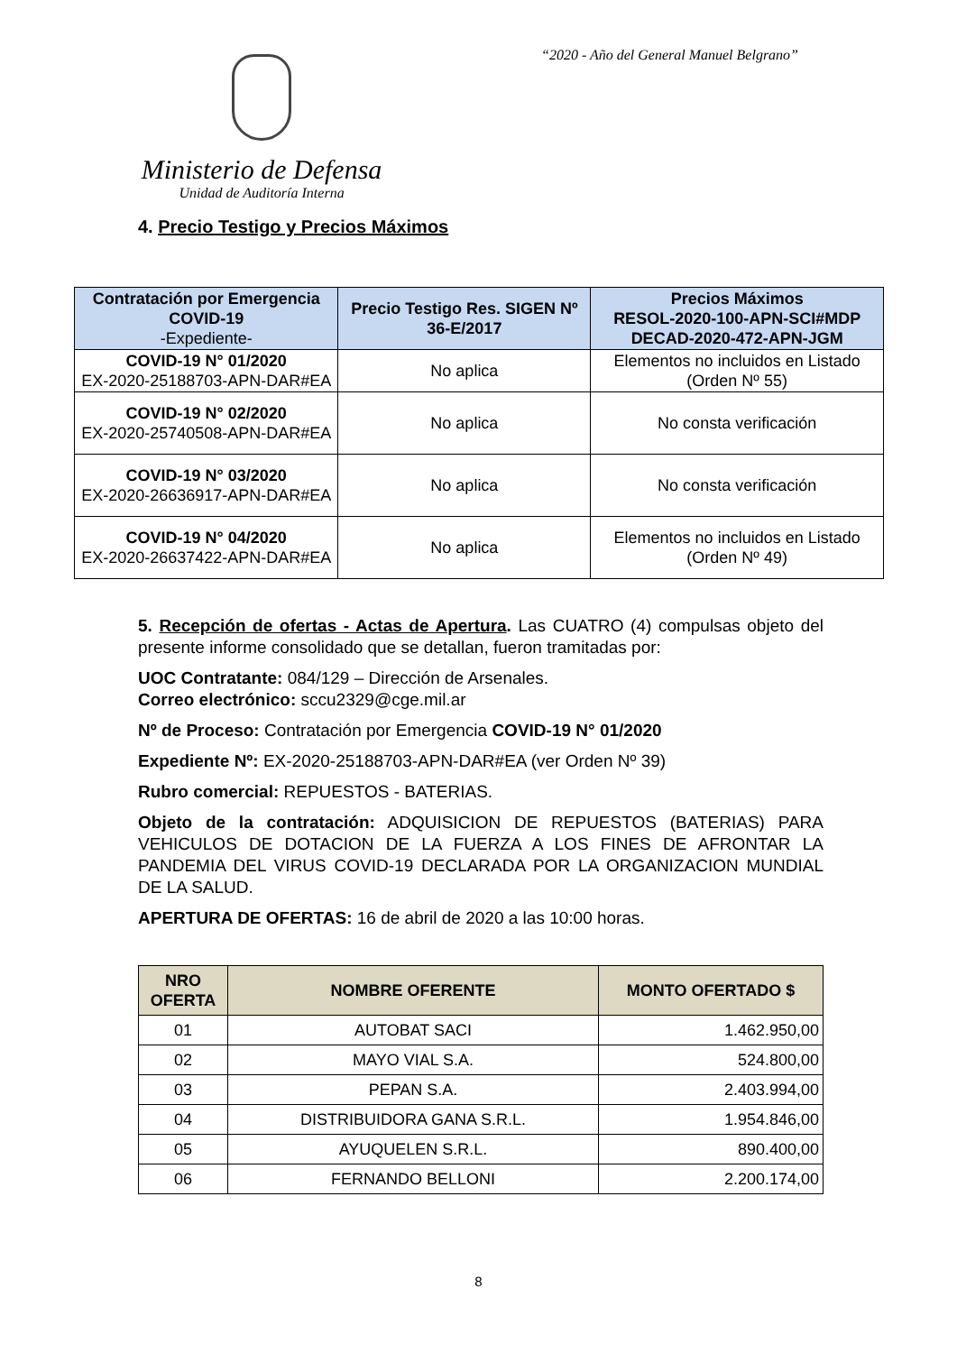“2020 - Año del General Manuel Belgrano”
Ministerio de Defensa
Unidad de Auditoría Interna
4. Precio Testigo y Precios Máximos
| Contratación por Emergencia COVID-19 -Expediente- | Precio Testigo Res. SIGEN Nº 36-E/2017 | Precios Máximos RESOL-2020-100-APN-SCI#MDP DECAD-2020-472-APN-JGM |
| --- | --- | --- |
| COVID-19 N° 01/2020 EX-2020-25188703-APN-DAR#EA | No aplica | Elementos no incluidos en Listado (Orden Nº 55) |
| COVID-19 N° 02/2020 EX-2020-25740508-APN-DAR#EA | No aplica | No consta verificación |
| COVID-19 N° 03/2020 EX-2020-26636917-APN-DAR#EA | No aplica | No consta verificación |
| COVID-19 N° 04/2020 EX-2020-26637422-APN-DAR#EA | No aplica | Elementos no incluidos en Listado (Orden Nº 49) |
5. Recepción de ofertas - Actas de Apertura. Las CUATRO (4) compulsas objeto del presente informe consolidado que se detallan, fueron tramitadas por:
UOC Contratante: 084/129 – Dirección de Arsenales.
Correo electrónico: sccu2329@cge.mil.ar
Nº de Proceso: Contratación por Emergencia COVID-19 N° 01/2020
Expediente Nº: EX-2020-25188703-APN-DAR#EA (ver Orden Nº 39)
Rubro comercial: REPUESTOS - BATERIAS.
Objeto de la contratación: ADQUISICION DE REPUESTOS (BATERIAS) PARA VEHICULOS DE DOTACION DE LA FUERZA A LOS FINES DE AFRONTAR LA PANDEMIA DEL VIRUS COVID-19 DECLARADA POR LA ORGANIZACION MUNDIAL DE LA SALUD.
APERTURA DE OFERTAS: 16 de abril de 2020 a las 10:00 horas.
| NRO OFERTA | NOMBRE OFERENTE | MONTO OFERTADO $ |
| --- | --- | --- |
| 01 | AUTOBAT SACI | 1.462.950,00 |
| 02 | MAYO VIAL S.A. | 524.800,00 |
| 03 | PEPAN S.A. | 2.403.994,00 |
| 04 | DISTRIBUIDORA GANA S.R.L. | 1.954.846,00 |
| 05 | AYUQUELEN S.R.L. | 890.400,00 |
| 06 | FERNANDO BELLONI | 2.200.174,00 |
8